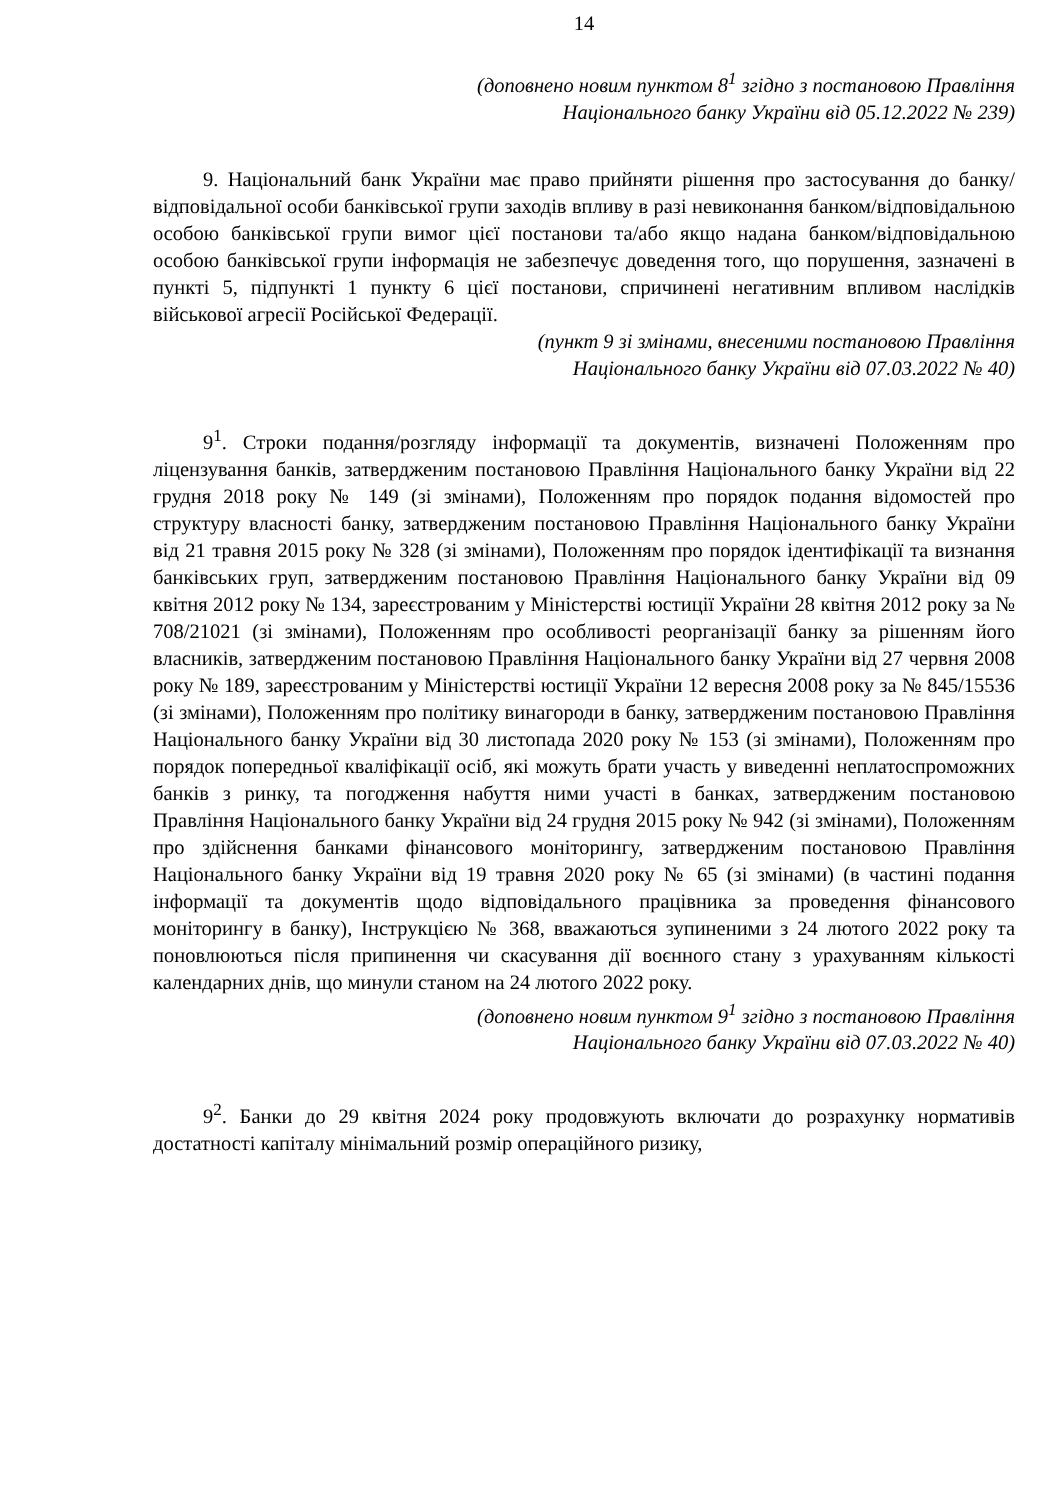14
(доповнено новим пунктом 8<sup>1</sup> згідно з постановою Правління
Національного банку України від 05.12.2022 № 239)
9. Національний банк України має право прийняти рішення про застосування до банку/відповідальної особи банківської групи заходів впливу в разі невиконання банком/відповідальною особою банківської групи вимог цієї постанови та/або якщо надана банком/відповідальною особою банківської групи інформація не забезпечує доведення того, що порушення, зазначені в пункті 5, підпункті 1 пункту 6 цієї постанови, спричинені негативним впливом наслідків військової агресії Російської Федерації.
(пункт 9 зі змінами, внесеними постановою Правління
Національного банку України від 07.03.2022 № 40)
9<sup>1</sup>. Строки подання/розгляду інформації та документів, визначені Положенням про ліцензування банків, затвердженим постановою Правління Національного банку України від 22 грудня 2018 року № 149 (зі змінами), Положенням про порядок подання відомостей про структуру власності банку, затвердженим постановою Правління Національного банку України від 21 травня 2015 року № 328 (зі змінами), Положенням про порядок ідентифікації та визнання банківських груп, затвердженим постановою Правління Національного банку України від 09 квітня 2012 року № 134, зареєстрованим у Міністерстві юстиції України 28 квітня 2012 року за № 708/21021 (зі змінами), Положенням про особливості реорганізації банку за рішенням його власників, затвердженим постановою Правління Національного банку України від 27 червня 2008 року № 189, зареєстрованим у Міністерстві юстиції України 12 вересня 2008 року за № 845/15536 (зі змінами), Положенням про політику винагороди в банку, затвердженим постановою Правління Національного банку України від 30 листопада 2020 року № 153 (зі змінами), Положенням про порядок попередньої кваліфікації осіб, які можуть брати участь у виведенні неплатоспроможних банків з ринку, та погодження набуття ними участі в банках, затвердженим постановою Правління Національного банку України від 24 грудня 2015 року № 942 (зі змінами), Положенням про здійснення банками фінансового моніторингу, затвердженим постановою Правління Національного банку України від 19 травня 2020 року № 65 (зі змінами) (в частині подання інформації та документів щодо відповідального працівника за проведення фінансового моніторингу в банку), Інструкцією № 368, вважаються зупиненими з 24 лютого 2022 року та поновлюються після припинення чи скасування дії воєнного стану з урахуванням кількості календарних днів, що минули станом на 24 лютого 2022 року.
(доповнено новим пунктом 9<sup>1</sup> згідно з постановою Правління
Національного банку України від 07.03.2022 № 40)
9<sup>2</sup>. Банки до 29 квітня 2024 року продовжують включати до розрахунку нормативів достатності капіталу мінімальний розмір операційного ризику,